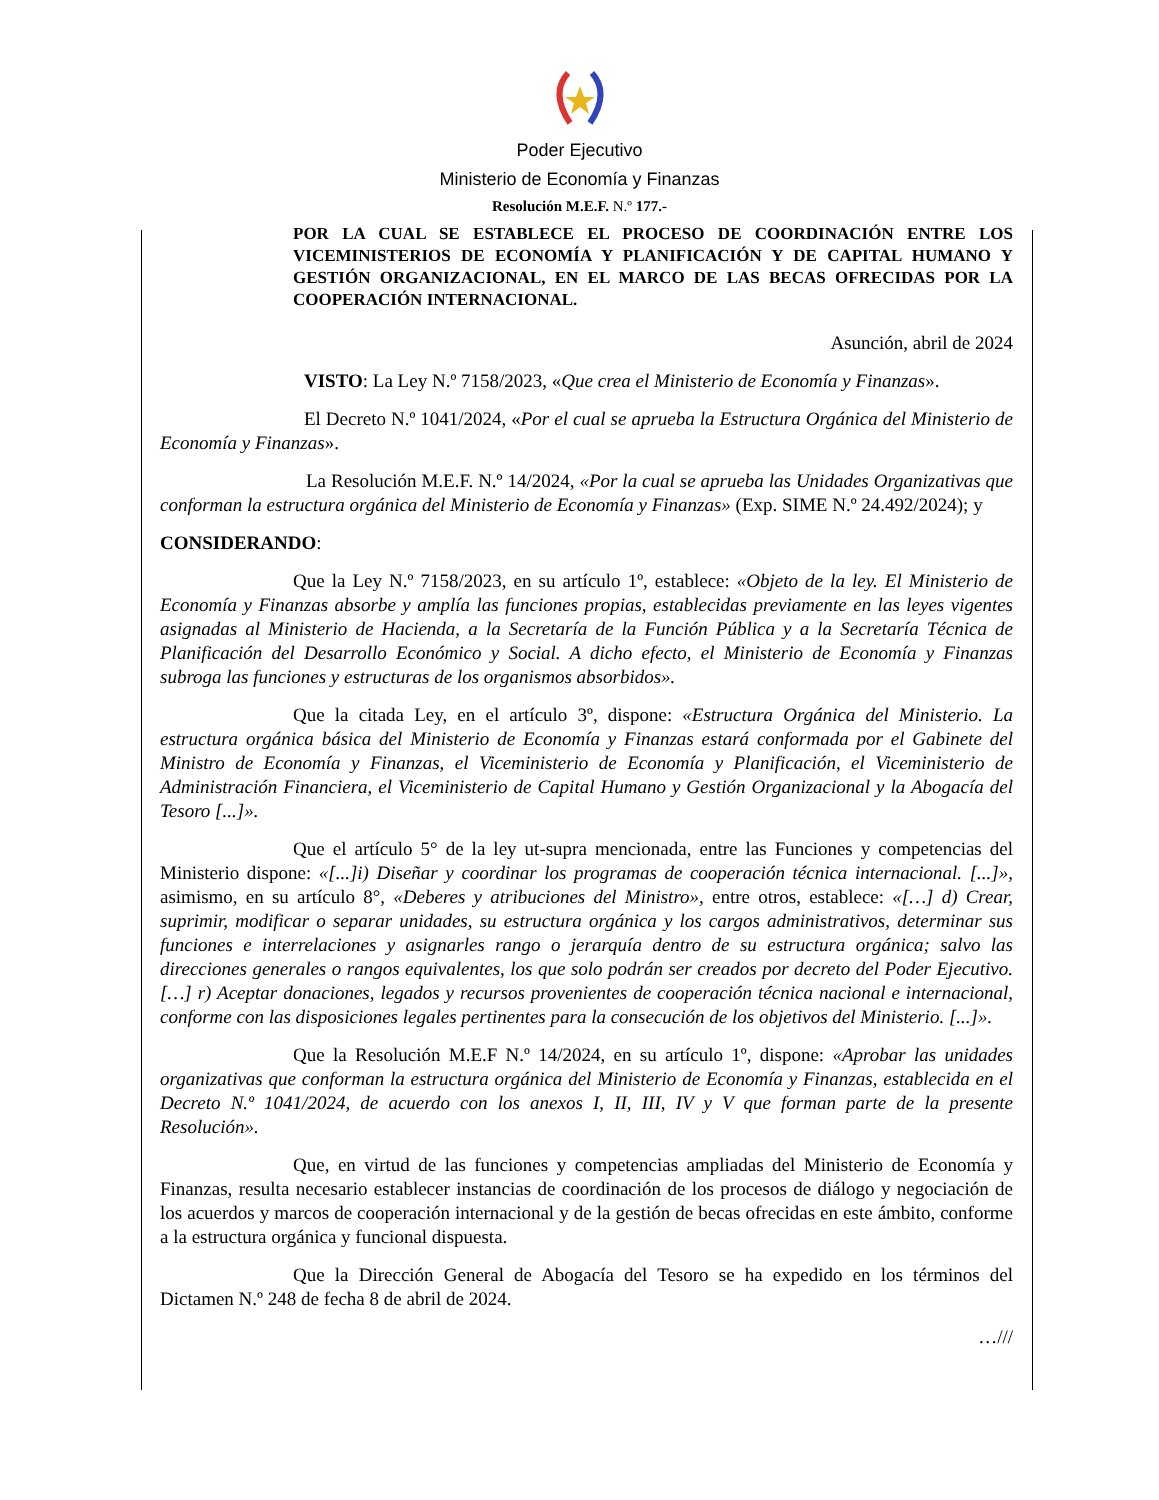Poder Ejecutivo
Ministerio de Economía y Finanzas
Resolución M.E.F. N.º 177.-
POR LA CUAL SE ESTABLECE EL PROCESO DE COORDINACIÓN ENTRE LOS VICEMINISTERIOS DE ECONOMÍA Y PLANIFICACIÓN Y DE CAPITAL HUMANO Y GESTIÓN ORGANIZACIONAL, EN EL MARCO DE LAS BECAS OFRECIDAS POR LA COOPERACIÓN INTERNACIONAL.
Asunción, abril de 2024
VISTO: La Ley N.º 7158/2023, «Que crea el Ministerio de Economía y Finanzas».
El Decreto N.º 1041/2024, «Por el cual se aprueba la Estructura Orgánica del Ministerio de Economía y Finanzas».
La Resolución M.E.F. N.º 14/2024, «Por la cual se aprueba las Unidades Organizativas que conforman la estructura orgánica del Ministerio de Economía y Finanzas» (Exp. SIME N.º 24.492/2024); y
CONSIDERANDO:
Que la Ley N.º 7158/2023, en su artículo 1º, establece: «Objeto de la ley. El Ministerio de Economía y Finanzas absorbe y amplía las funciones propias, establecidas previamente en las leyes vigentes asignadas al Ministerio de Hacienda, a la Secretaría de la Función Pública y a la Secretaría Técnica de Planificación del Desarrollo Económico y Social. A dicho efecto, el Ministerio de Economía y Finanzas subroga las funciones y estructuras de los organismos absorbidos».
Que la citada Ley, en el artículo 3º, dispone: «Estructura Orgánica del Ministerio. La estructura orgánica básica del Ministerio de Economía y Finanzas estará conformada por el Gabinete del Ministro de Economía y Finanzas, el Viceministerio de Economía y Planificación, el Viceministerio de Administración Financiera, el Viceministerio de Capital Humano y Gestión Organizacional y la Abogacía del Tesoro [...]».
Que el artículo 5° de la ley ut-supra mencionada, entre las Funciones y competencias del Ministerio dispone: «[...]i) Diseñar y coordinar los programas de cooperación técnica internacional. [...]», asimismo, en su artículo 8°, «Deberes y atribuciones del Ministro», entre otros, establece: «[…] d) Crear, suprimir, modificar o separar unidades, su estructura orgánica y los cargos administrativos, determinar sus funciones e interrelaciones y asignarles rango o jerarquía dentro de su estructura orgánica; salvo las direcciones generales o rangos equivalentes, los que solo podrán ser creados por decreto del Poder Ejecutivo. […] r) Aceptar donaciones, legados y recursos provenientes de cooperación técnica nacional e internacional, conforme con las disposiciones legales pertinentes para la consecución de los objetivos del Ministerio. [...]».
Que la Resolución M.E.F N.º 14/2024, en su artículo 1º, dispone: «Aprobar las unidades organizativas que conforman la estructura orgánica del Ministerio de Economía y Finanzas, establecida en el Decreto N.º 1041/2024, de acuerdo con los anexos I, II, III, IV y V que forman parte de la presente Resolución».
Que, en virtud de las funciones y competencias ampliadas del Ministerio de Economía y Finanzas, resulta necesario establecer instancias de coordinación de los procesos de diálogo y negociación de los acuerdos y marcos de cooperación internacional y de la gestión de becas ofrecidas en este ámbito, conforme a la estructura orgánica y funcional dispuesta.
Que la Dirección General de Abogacía del Tesoro se ha expedido en los términos del Dictamen N.º 248 de fecha 8 de abril de 2024.
…///